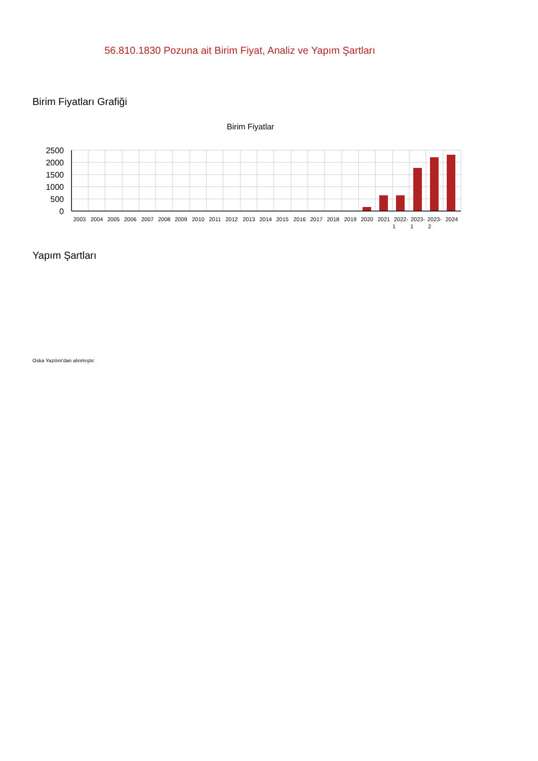56.810.1830 Pozuna ait Birim Fiyat, Analiz ve Yapım Şartları
Birim Fiyatları Grafiği
Birim Fiyatlar
2500
2000
1500
1000
500
0
2003
2004
2005
2006
2007
2008
2009
2010
2011
2012
2013
2014
2015
2016
2017
2018
2019
2020
2021
2022-
2023-
2023-
2024
1 1 2
Yapım Şartları
Oska Yazılım'dan alınmıştır.